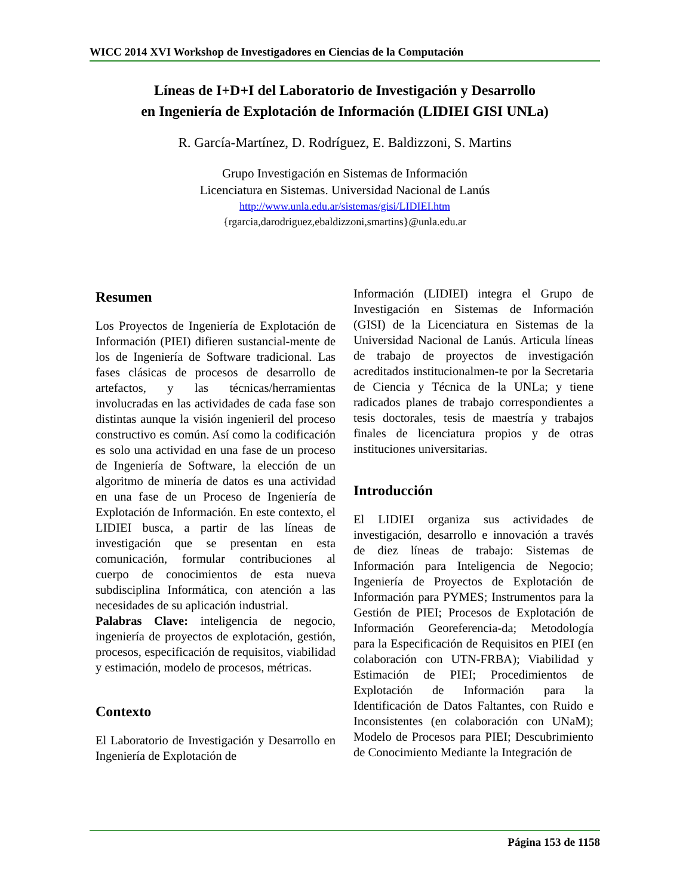WICC 2014 XVI Workshop de Investigadores en Ciencias de la Computación
Líneas de I+D+I del Laboratorio de Investigación y Desarrollo
en Ingeniería de Explotación de Información (LIDIEI GISI UNLa)
R. García-Martínez, D. Rodríguez, E. Baldizzoni, S. Martins
Grupo Investigación en Sistemas de Información
Licenciatura en Sistemas. Universidad Nacional de Lanús
http://www.unla.edu.ar/sistemas/gisi/LIDIEI.htm
{rgarcia,darodriguez,ebaldizzoni,smartins}@unla.edu.ar
Resumen
Los Proyectos de Ingeniería de Explotación de Información (PIEI) difieren sustancial-mente de los de Ingeniería de Software tradicional. Las fases clásicas de procesos de desarrollo de artefactos, y las técnicas/herramientas involucradas en las actividades de cada fase son distintas aunque la visión ingenieril del proceso constructivo es común. Así como la codificación es solo una actividad en una fase de un proceso de Ingeniería de Software, la elección de un algoritmo de minería de datos es una actividad en una fase de un Proceso de Ingeniería de Explotación de Información. En este contexto, el LIDIEI busca, a partir de las líneas de investigación que se presentan en esta comunicación, formular contribuciones al cuerpo de conocimientos de esta nueva subdisciplina Informática, con atención a las necesidades de su aplicación industrial.
Palabras Clave: inteligencia de negocio, ingeniería de proyectos de explotación, gestión, procesos, especificación de requisitos, viabilidad y estimación, modelo de procesos, métricas.
Contexto
El Laboratorio de Investigación y Desarrollo en Ingeniería de Explotación de
Información (LIDIEI) integra el Grupo de Investigación en Sistemas de Información (GISI) de la Licenciatura en Sistemas de la Universidad Nacional de Lanús. Articula líneas de trabajo de proyectos de investigación acreditados institucionalmen-te por la Secretaria de Ciencia y Técnica de la UNLa; y tiene radicados planes de trabajo correspondientes a tesis doctorales, tesis de maestría y trabajos finales de licenciatura propios y de otras instituciones universitarias.
Introducción
El LIDIEI organiza sus actividades de investigación, desarrollo e innovación a través de diez líneas de trabajo: Sistemas de Información para Inteligencia de Negocio; Ingeniería de Proyectos de Explotación de Información para PYMES; Instrumentos para la Gestión de PIEI; Procesos de Explotación de Información Georeferencia-da; Metodología para la Especificación de Requisitos en PIEI (en colaboración con UTN-FRBA); Viabilidad y Estimación de PIEI; Procedimientos de Explotación de Información para la Identificación de Datos Faltantes, con Ruido e Inconsistentes (en colaboración con UNaM); Modelo de Procesos para PIEI; Descubrimiento de Conocimiento Mediante la Integración de
Página 153 de 1158